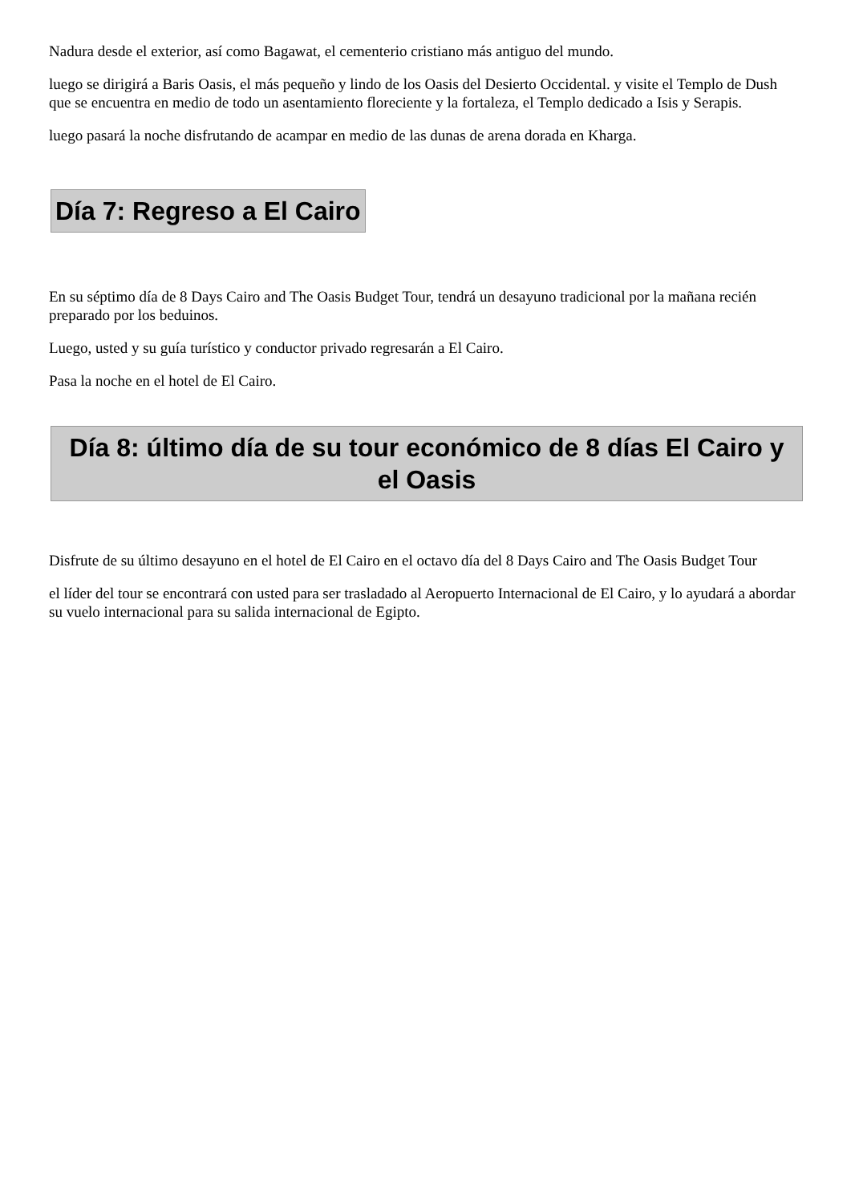Nadura desde el exterior, así como Bagawat, el cementerio cristiano más antiguo del mundo.
luego se dirigirá a Baris Oasis, el más pequeño y lindo de los Oasis del Desierto Occidental. y visite el Templo de Dush que se encuentra en medio de todo un asentamiento floreciente y la fortaleza, el Templo dedicado a Isis y Serapis.
luego pasará la noche disfrutando de acampar en medio de las dunas de arena dorada en Kharga.
Día 7: Regreso a El Cairo
En su séptimo día de 8 Days Cairo and The Oasis Budget Tour, tendrá un desayuno tradicional por la mañana recién preparado por los beduinos.
Luego, usted y su guía turístico y conductor privado regresarán a El Cairo.
Pasa la noche en el hotel de El Cairo.
Día 8: último día de su tour económico de 8 días El Cairo y el Oasis
Disfrute de su último desayuno en el hotel de El Cairo en el octavo día del 8 Days Cairo and The Oasis Budget Tour
el líder del tour se encontrará con usted para ser trasladado al Aeropuerto Internacional de El Cairo, y lo ayudará a abordar su vuelo internacional para su salida internacional de Egipto.